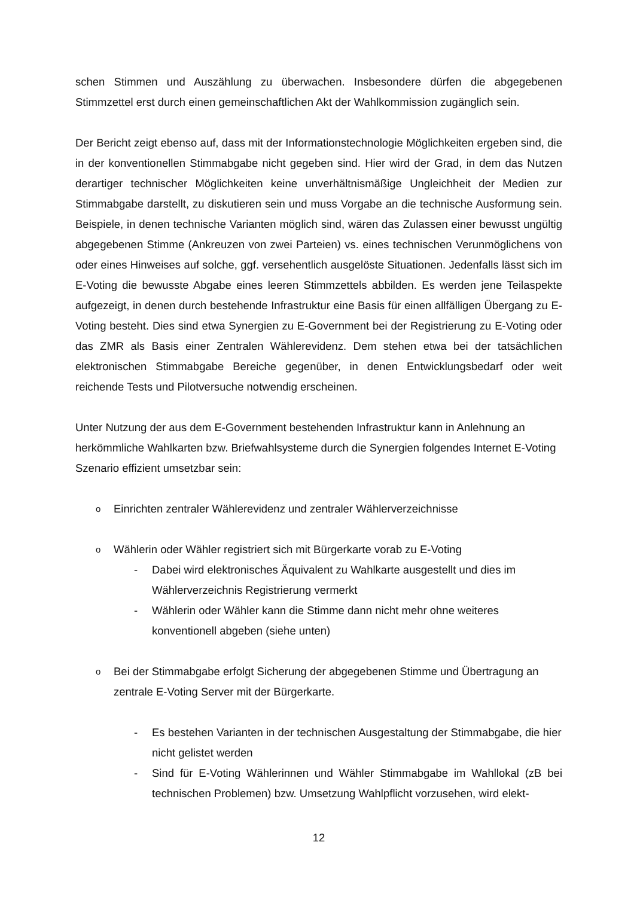schen Stimmen und Auszählung zu überwachen. Insbesondere dürfen die abgegebenen Stimmzettel erst durch einen gemeinschaftlichen Akt der Wahlkommission zugänglich sein.
Der Bericht zeigt ebenso auf, dass mit der Informationstechnologie Möglichkeiten ergeben sind, die in der konventionellen Stimmabgabe nicht gegeben sind. Hier wird der Grad, in dem das Nutzen derartiger technischer Möglichkeiten keine unverhältnismäßige Ungleichheit der Medien zur Stimmabgabe darstellt, zu diskutieren sein und muss Vorgabe an die technische Ausformung sein. Beispiele, in denen technische Varianten möglich sind, wären das Zulassen einer bewusst ungültig abgegebenen Stimme (Ankreuzen von zwei Parteien) vs. eines technischen Verunmöglichens von oder eines Hinweises auf solche, ggf. versehentlich ausgelöste Situationen. Jedenfalls lässt sich im E-Voting die bewusste Abgabe eines leeren Stimmzettels abbilden. Es werden jene Teilaspekte aufgezeigt, in denen durch bestehende Infrastruktur eine Basis für einen allfälligen Übergang zu E-Voting besteht. Dies sind etwa Synergien zu E-Government bei der Registrierung zu E-Voting oder das ZMR als Basis einer Zentralen Wählerevidenz. Dem stehen etwa bei der tatsächlichen elektronischen Stimmabgabe Bereiche gegenüber, in denen Entwicklungsbedarf oder weit reichende Tests und Pilotversuche notwendig erscheinen.
Unter Nutzung der aus dem E-Government bestehenden Infrastruktur kann in Anlehnung an herkömmliche Wahlkarten bzw. Briefwahlsysteme durch die Synergien folgendes Internet E-Voting Szenario effizient umsetzbar sein:
o Einrichten zentraler Wählerevidenz und zentraler Wählerverzeichnisse
o Wählerin oder Wähler registriert sich mit Bürgerkarte vorab zu E-Voting
- Dabei wird elektronisches Äquivalent zu Wahlkarte ausgestellt und dies im Wählerverzeichnis Registrierung vermerkt
- Wählerin oder Wähler kann die Stimme dann nicht mehr ohne weiteres konventionell abgeben (siehe unten)
o Bei der Stimmabgabe erfolgt Sicherung der abgegebenen Stimme und Übertragung an zentrale E-Voting Server mit der Bürgerkarte.
- Es bestehen Varianten in der technischen Ausgestaltung der Stimmabgabe, die hier nicht gelistet werden
- Sind für E-Voting Wählerinnen und Wähler Stimmabgabe im Wahllokal (zB bei technischen Problemen) bzw. Umsetzung Wahlpflicht vorzusehen, wird elekt-
12